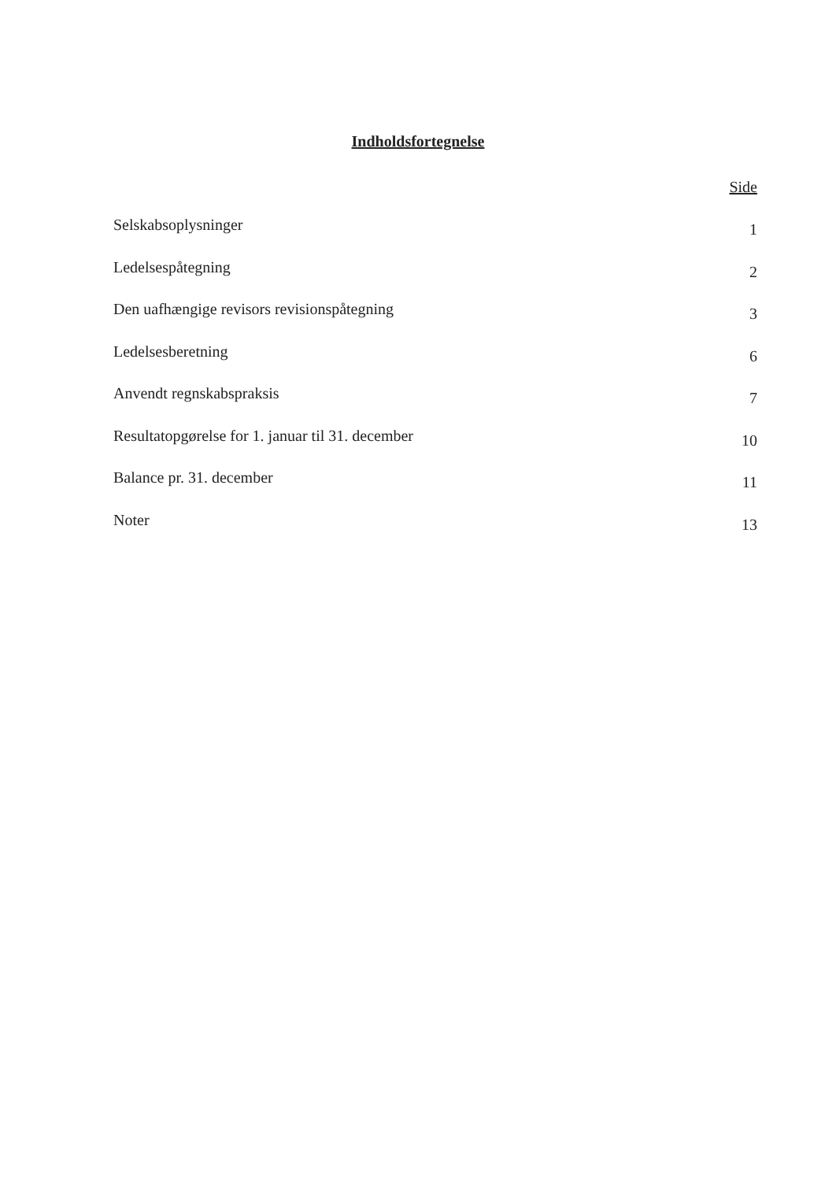Indholdsfortegnelse
Side
Selskabsoplysninger 1
Ledelsespåtegning 2
Den uafhængige revisors revisionspåtegning 3
Ledelsesberetning 6
Anvendt regnskabspraksis 7
Resultatopgørelse for 1. januar til 31. december 10
Balance pr. 31. december 11
Noter 13